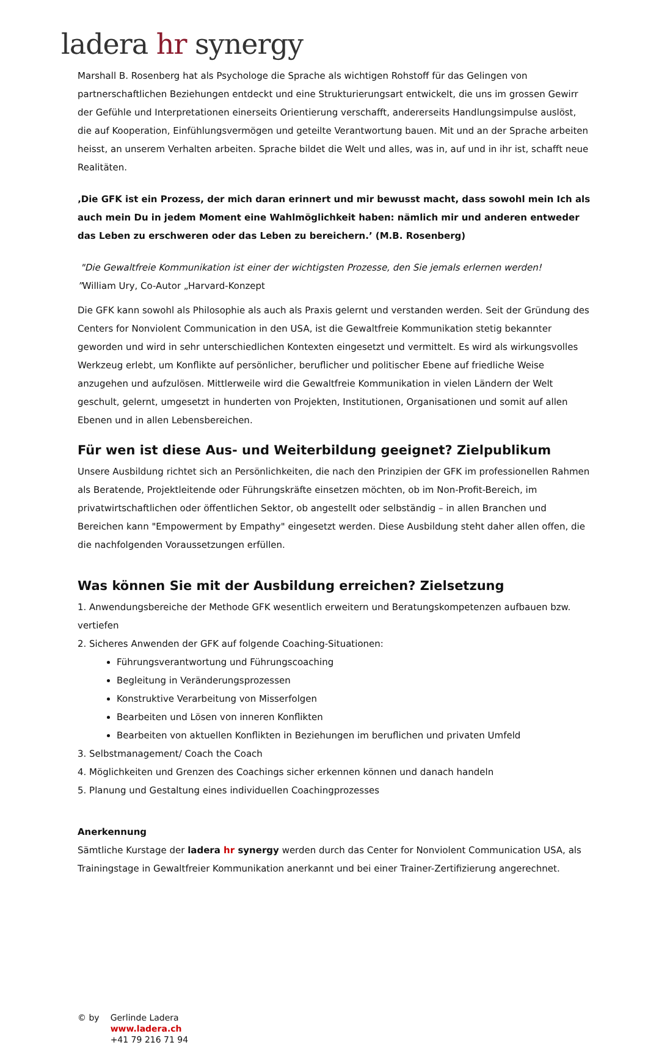ladera hr synergy
Marshall B. Rosenberg hat als Psychologe die Sprache als wichtigen Rohstoff für das Gelingen von partnerschaftlichen Beziehungen entdeckt und eine Strukturierungsart entwickelt, die uns im grossen Gewirr der Gefühle und Interpretationen einerseits Orientierung verschafft, andererseits Handlungsimpulse auslöst, die auf Kooperation, Einfühlungsvermögen und geteilte Verantwortung bauen. Mit und an der Sprache arbeiten heisst, an unserem Verhalten arbeiten. Sprache bildet die Welt und alles, was in, auf und in ihr ist, schafft neue Realitäten.
‚Die GFK ist ein Prozess, der mich daran erinnert und mir bewusst macht, dass sowohl mein Ich als auch mein Du in jedem Moment eine Wahlmöglichkeit haben: nämlich mir und anderen entweder das Leben zu erschweren oder das Leben zu bereichern.’ (M.B. Rosenberg)
"Die Gewaltfreie Kommunikation ist einer der wichtigsten Prozesse, den Sie jemals erlernen werden!
”William Ury, Co-Autor „Harvard-Konzept
Die GFK kann sowohl als Philosophie als auch als Praxis gelernt und verstanden werden. Seit der Gründung des Centers for Nonviolent Communication in den USA, ist die Gewaltfreie Kommunikation stetig bekannter geworden und wird in sehr unterschiedlichen Kontexten eingesetzt und vermittelt. Es wird als wirkungsvolles Werkzeug erlebt, um Konflikte auf persönlicher, beruflicher und politischer Ebene auf friedliche Weise anzugehen und aufzulösen. Mittlerweile wird die Gewaltfreie Kommunikation in vielen Ländern der Welt geschult, gelernt, umgesetzt in hunderten von Projekten, Institutionen, Organisationen und somit auf allen Ebenen und in allen Lebensbereichen.
Für wen ist diese Aus- und Weiterbildung geeignet? Zielpublikum
Unsere Ausbildung richtet sich an Persönlichkeiten, die nach den Prinzipien der GFK im professionellen Rahmen als Beratende, Projektleitende oder Führungskräfte einsetzen möchten, ob im Non-Profit-Bereich, im privatwirtschaftlichen oder öffentlichen Sektor, ob angestellt oder selbständig – in allen Branchen und Bereichen kann "Empowerment by Empathy" eingesetzt werden. Diese Ausbildung steht daher allen offen, die die nachfolgenden Voraussetzungen erfüllen.
Was können Sie mit der Ausbildung erreichen? Zielsetzung
1. Anwendungsbereiche der Methode GFK wesentlich erweitern und Beratungskompetenzen aufbauen bzw. vertiefen
2. Sicheres Anwenden der GFK auf folgende Coaching-Situationen:
Führungsverantwortung und Führungscoaching
Begleitung in Veränderungsprozessen
Konstruktive Verarbeitung von Misserfolgen
Bearbeiten und Lösen von inneren Konflikten
Bearbeiten von aktuellen Konflikten in Beziehungen im beruflichen und privaten Umfeld
3. Selbstmanagement/ Coach the Coach
4. Möglichkeiten und Grenzen des Coachings sicher erkennen können und danach handeln
5. Planung und Gestaltung eines individuellen Coachingprozesses
Anerkennung
Sämtliche Kurstage der ladera hr synergy werden durch das Center for Nonviolent Communication USA, als Trainingstage in Gewaltfreier Kommunikation anerkannt und bei einer Trainer-Zertifizierung angerechnet.
© by Gerlinde Ladera
www.ladera.ch
+41 79 216 71 94